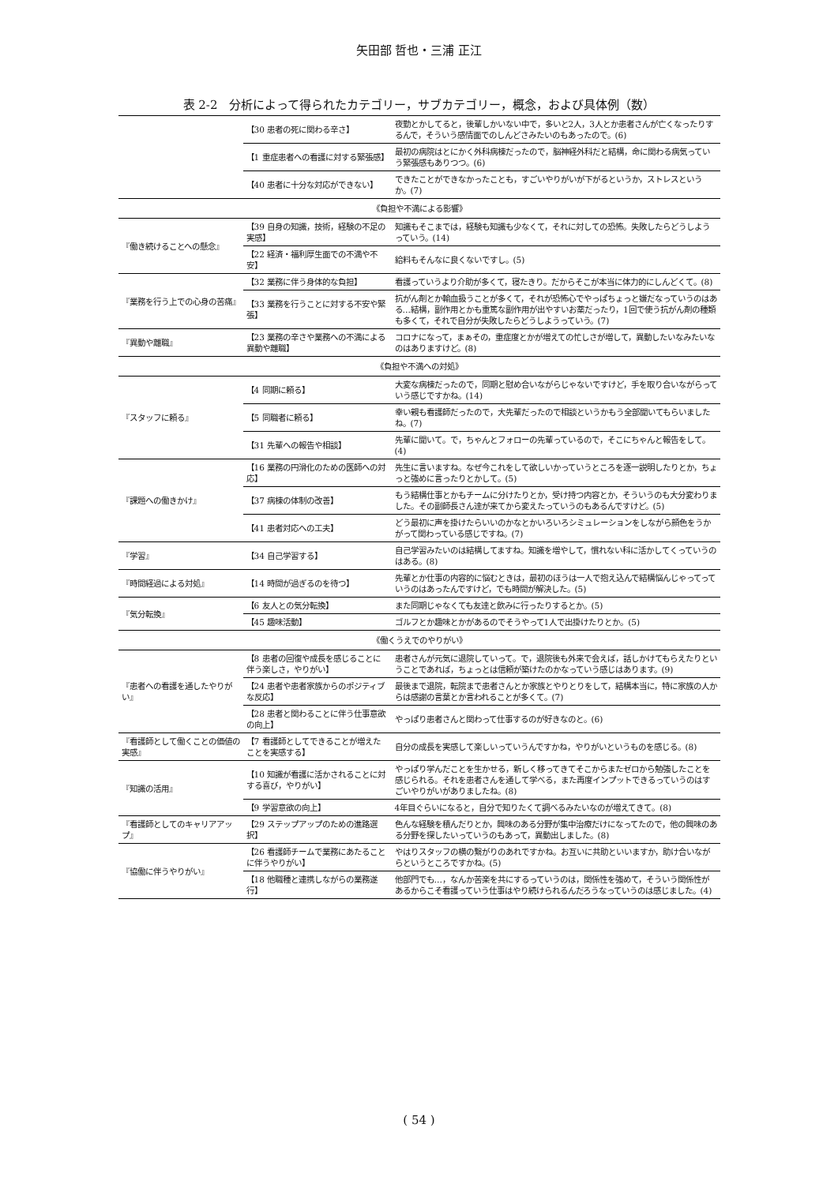矢田部 哲也・三浦 正江
表 2-2　分析によって得られたカテゴリー，サブカテゴリー，概念，および具体例（数）
| | 【30 患者の死に関わる辛さ】 | 夜勤とかしてると，後輩しかいない中で，多いと2人，3人とか患者さんが亡くなったりするんで，そういう感情面でのしんどさみたいのもあったので。(6) |
| | 【1 重症患者への看護に対する緊張感】 | 最初の病院はとにかく外科病棟だったので，脳神経外科だと結構，命に関わる病気っていう緊張感もありつつ。(6) |
| | 【40 患者に十分な対応ができない】 | できたことができなかったことも，すごいやりがいが下がるというか，ストレスというか。(7) |
| 《負担や不満による影響》 | | |
| 『働き続けることへの懸念』 | 【39 自身の知識，技術，経験の不足の実感】 | 知識もそこまでは，経験も知識も少なくて，それに対しての恐怖。失敗したらどうしようっていう。(14) |
| | 【22 経済・福利厚生面での不満や不安】 | 給料もそんなに良くないですし。(5) |
| 『業務を行う上での心身の苦痛』 | 【32 業務に伴う身体的な負担】 | 看護っていうより介助が多くて，寝たきり。だからそこが本当に体力的にしんどくて。(8) |
| | 【33 業務を行うことに対する不安や緊張】 | 抗がん剤とか輸血扱うことが多くて，それが恐怖心でやっぱちょっと嫌だなっていうのはある…結構，副作用とかも重篤な副作用が出やすいお薬だったり，1回で使う抗がん剤の種類も多くて，それで自分が失敗したらどうしようっていう。(7) |
| 『異動や離職』 | 【23 業務の辛さや業務への不満による異動や離職】 | コロナになって，まぁその，重症度とかが増えての忙しさが増して，異動したいなみたいなのはありますけど。(8) |
| 《負担や不満への対処》 | | |
| 『スタッフに頼る』 | 【4 同期に頼る】 | 大変な病棟だったので，同期と慰め合いながらじゃないですけど，手を取り合いながらっていう感じですかね。(14) |
| | 【5 同職者に頼る】 | 幸い親も看護師だったので，大先輩だったので相談というかもう全部聞いてもらいましたね。(7) |
| | 【31 先輩への報告や相談】 | 先輩に聞いて。で，ちゃんとフォローの先輩っているので，そこにちゃんと報告をして。(4) |
| 『課題への働きかけ』 | 【16 業務の円滑化のための医師への対応】 | 先生に言いますね。なぜ今これをして欲しいかっていうところを逐一説明したりとか，ちょっと強めに言ったりとかして。(5) |
| | 【37 病棟の体制の改善】 | もう結構仕事とかもチームに分けたりとか，受け持つ内容とか，そういうのも大分変わりました。その副師長さん達が来てから変えたっていうのもあるんですけど。(5) |
| | 【41 患者対応への工夫】 | どう最初に声を掛けたらいいのかなとかいろいろシミュレーションをしながら顔色をうかがって関わっている感じですね。(7) |
| 『学習』 | 【34 自己学習する】 | 自己学習みたいのは結構してますね。知識を増やして，慣れない科に活かしてくっていうのはある。(8) |
| 『時間経過による対処』 | 【14 時間が過ぎるのを待つ】 | 先輩とか仕事の内容的に悩むときは，最初のほうは一人で抱え込んで結構悩んじゃってっていうのはあったんですけど，でも時間が解決した。(5) |
| 『気分転換』 | 【6 友人との気分転換】 | また同期じゃなくても友達と飲みに行ったりするとか。(5) |
| | 【45 趣味活動】 | ゴルフとか趣味とかがあるのでそうやって1人で出掛けたりとか。(5) |
| 《働くうえでのやりがい》 | | |
| 『患者への看護を通したやりがい』 | 【8 患者の回復や成長を感じることに伴う楽しさ，やりがい】 | 患者さんが元気に退院していって。で，退院後も外来で会えば，話しかけてもらえたりということであれば，ちょっとは信頼が築けたのかなっていう感じはあります。(9) |
| | 【24 患者や患者家族からのポジティブな反応】 | 最後まで退院，転院まで患者さんとか家族とやりとりをして，結構本当に，特に家族の人からは感謝の言葉とか言われることが多くて。(7) |
| | 【28 患者と関わることに伴う仕事意欲の向上】 | やっぱり患者さんと関わって仕事するのが好きなのと。(6) |
| 『看護師として働くことの価値の実感』 | 【7 看護師としてできることが増えたことを実感する】 | 自分の成長を実感して楽しいっていうんですかね，やりがいというものを感じる。(8) |
| 『知識の活用』 | 【10 知識が看護に活かされることに対する喜び，やりがい】 | やっぱり学んだことを生かせる，新しく移ってきてそこからまたゼロから勉強したことを感じられる。それを患者さんを通して学べる，また再度インプットできるっていうのはすごいやりがいがありましたね。(8) |
| | 【9 学習意欲の向上】 | 4年目ぐらいになると，自分で知りたくて調べるみたいなのが増えてきて。(8) |
| 『看護師としてのキャリアアップ』 | 【29 ステップアップのための進路選択】 | 色んな経験を積んだりとか，興味のある分野が集中治療だけになってたので，他の興味のある分野を探したいっていうのもあって，異動出しました。(8) |
| 『協働に伴うやりがい』 | 【26 看護師チームで業務にあたることに伴うやりがい】 | やはりスタッフの横の繋がりのあれですかね。お互いに共助といいますか，助け合いながらというところですかね。(5) |
| | 【18 他職種と連携しながらの業務遂行】 | 他部門でも…，なんか苦楽を共にするっていうのは，関係性を強めて，そういう関係性があるからこそ看護っていう仕事はやり続けられるんだろうなっていうのは感じました。(4) |
( 54 )